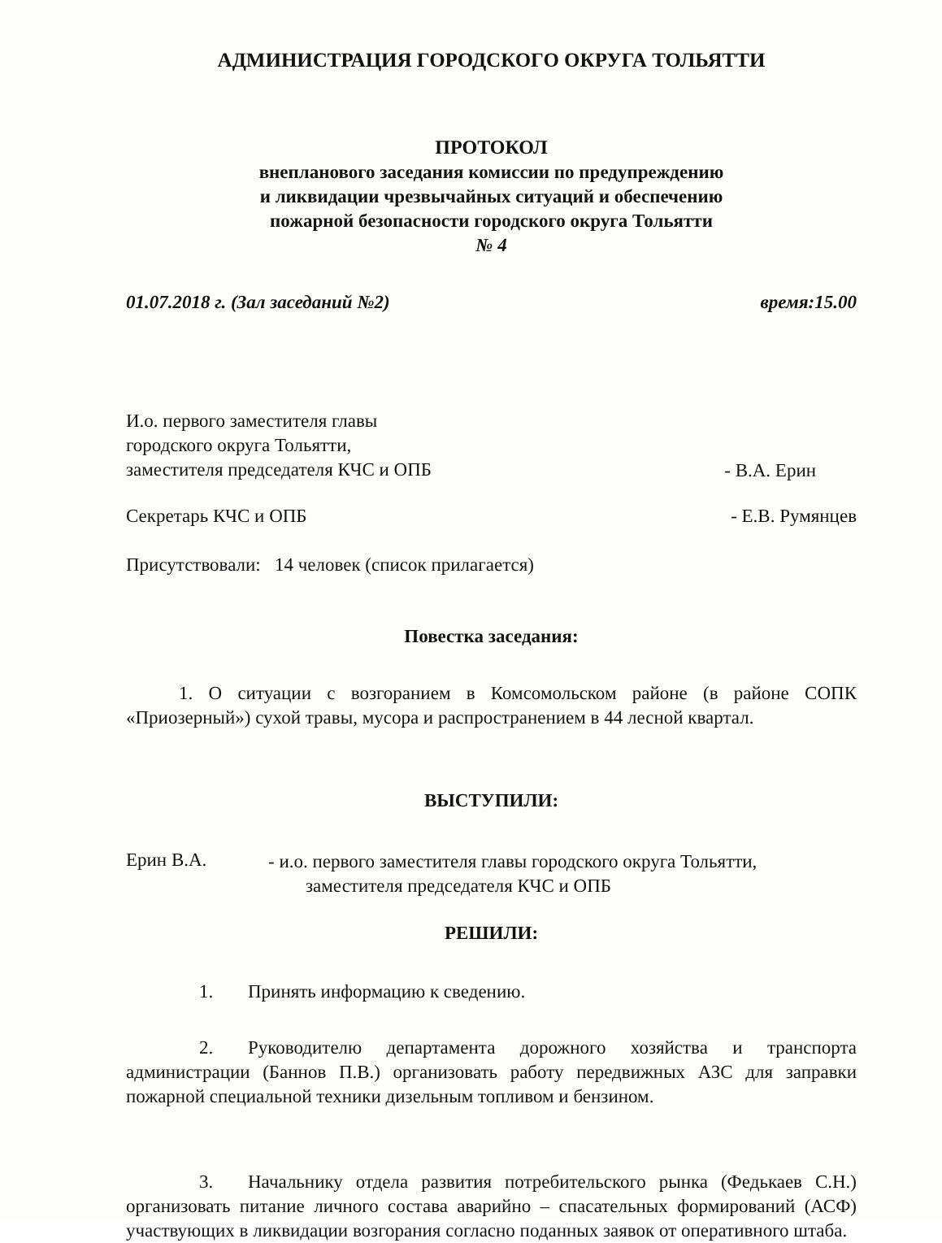АДМИНИСТРАЦИЯ ГОРОДСКОГО ОКРУГА ТОЛЬЯТТИ
ПРОТОКОЛ
внепланового заседания комиссии по предупреждению
и ликвидации чрезвычайных ситуаций и обеспечению
пожарной безопасности городского округа Тольятти
№ 4
01.07.2018 г. (Зал заседаний №2) время:15.00
И.о. первого заместителя главы
городского округа Тольятти,
заместителя председателя КЧС и ОПБ
- В.А. Ерин
Секретарь КЧС и ОПБ - Е.В. Румянцев
Присутствовали: 14 человек (список прилагается)
Повестка заседания:
1. О ситуации с возгоранием в Комсомольском районе (в районе СОПК «Приозерный») сухой травы, мусора и распространением в 44 лесной квартал.
ВЫСТУПИЛИ:
Ерин В.А.
- и.о. первого заместителя главы городского округа Тольятти,
заместителя председателя КЧС и ОПБ
РЕШИЛИ:
1. Принять информацию к сведению.
2. Руководителю департамента дорожного хозяйства и транспорта администрации (Баннов П.В.) организовать работу передвижных АЗС для заправки пожарной специальной техники дизельным топливом и бензином.
3. Начальнику отдела развития потребительского рынка (Федькаев С.Н.) организовать питание личного состава аварийно – спасательных формирований (АСФ) участвующих в ликвидации возгорания согласно поданных заявок от оперативного штаба.